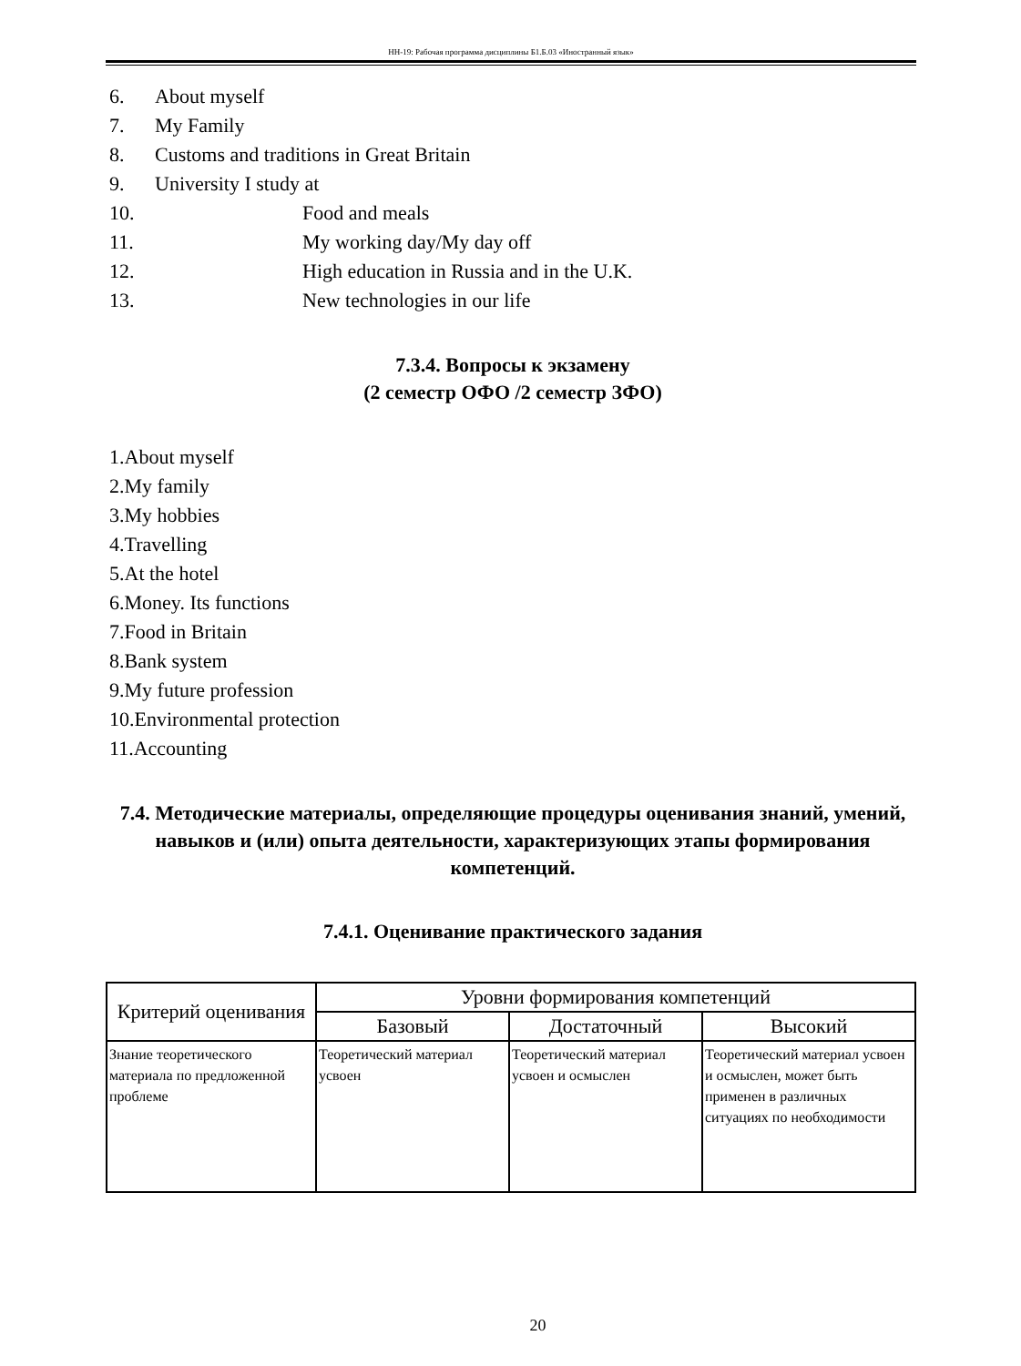НН-19: Рабочая программа дисциплины Б1.Б.03 «Иностранный язык»
6. About myself
7. My Family
8. Customs and traditions in Great Britain
9. University I study at
10. Food and meals
11. My working day/My day off
12. High education in Russia and in the U.K.
13. New technologies in our life
7.3.4. Вопросы к экзамену
(2 семестр ОФО /2 семестр ЗФО)
1.About myself
2.My family
3.My hobbies
4.Travelling
5.At the hotel
6.Money. Its functions
7.Food in Britain
8.Bank system
9.My future profession
10.Environmental protection
11.Accounting
7.4. Методические материалы, определяющие процедуры оценивания знаний, умений, навыков и (или) опыта деятельности, характеризующих этапы формирования компетенций.
7.4.1. Оценивание практического задания
| Критерий оценивания | Уровни формирования компетенций | | |
| --- | --- | --- | --- |
| | Базовый | Достаточный | Высокий |
| Знание теоретического материала по предложенной проблеме | Теоретический материал усвоен | Теоретический материал усвоен и осмыслен | Теоретический материал усвоен и осмыслен, может быть применен в различных ситуациях по необходимости |
20